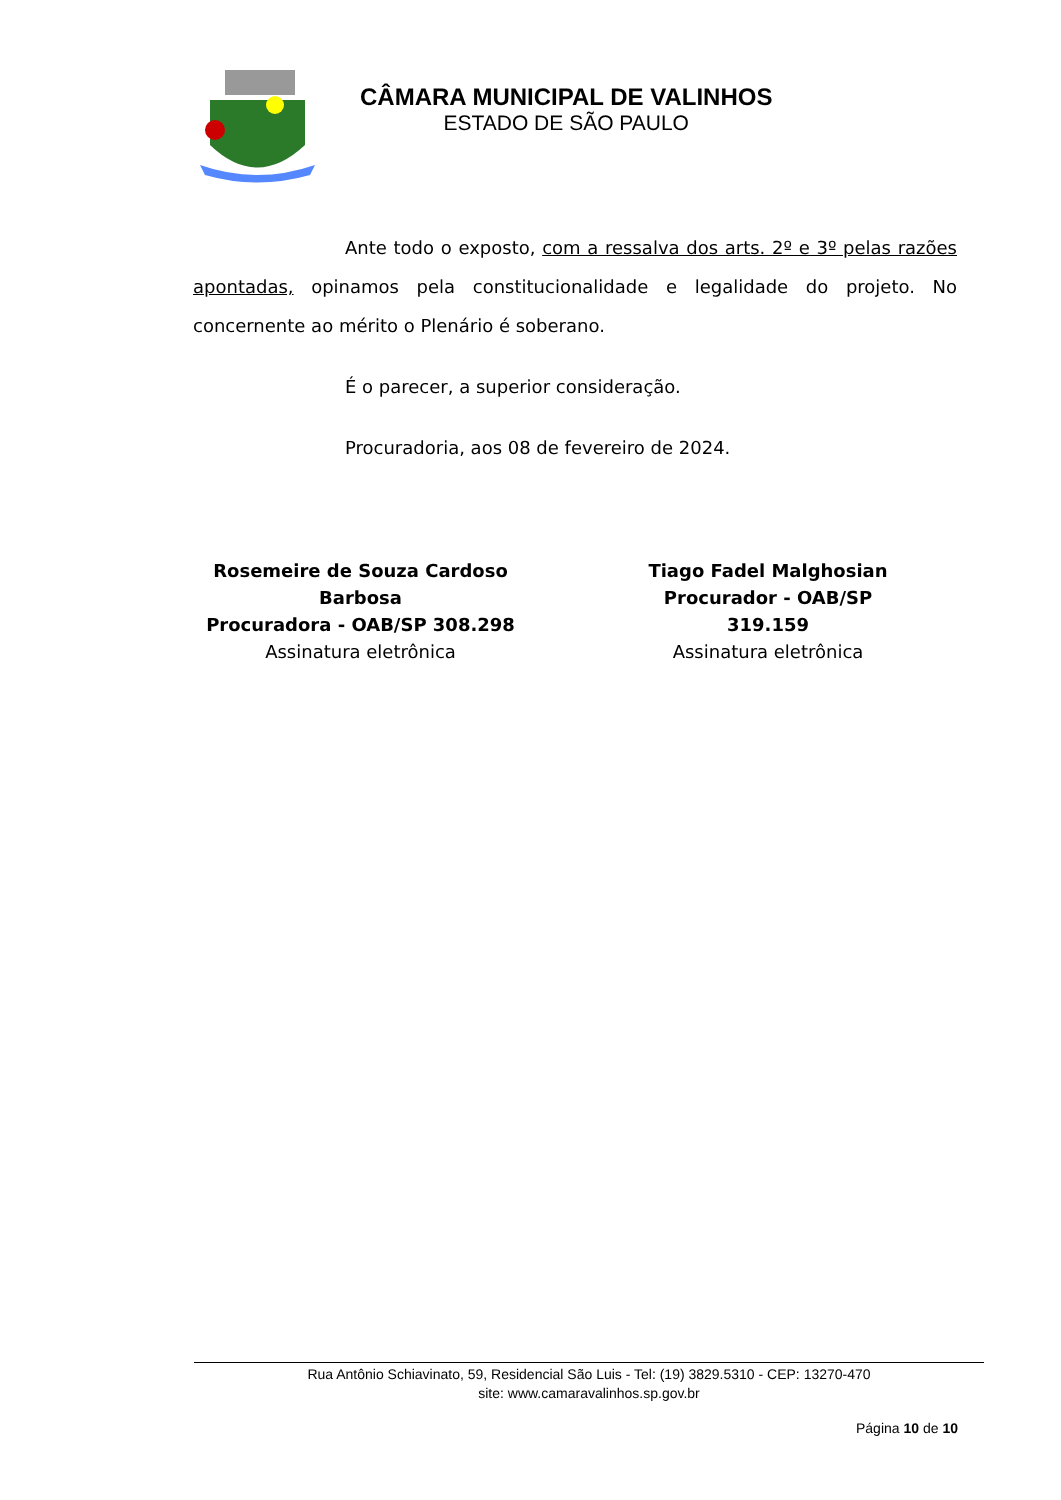CÂMARA MUNICIPAL DE VALINHOS
ESTADO DE SÃO PAULO
Ante todo o exposto, com a ressalva dos arts. 2º e 3º pelas razões apontadas, opinamos pela constitucionalidade e legalidade do projeto. No concernente ao mérito o Plenário é soberano.
É o parecer, a superior consideração.
Procuradoria, aos 08 de fevereiro de 2024.
Rosemeire de Souza Cardoso Barbosa
Procuradora - OAB/SP 308.298
Assinatura eletrônica
Tiago Fadel Malghosian
Procurador - OAB/SP 319.159
Assinatura eletrônica
Rua Antônio Schiavinato, 59, Residencial São Luis - Tel: (19) 3829.5310 - CEP: 13270-470
site: www.camaravalinhos.sp.gov.br
Página 10 de 10